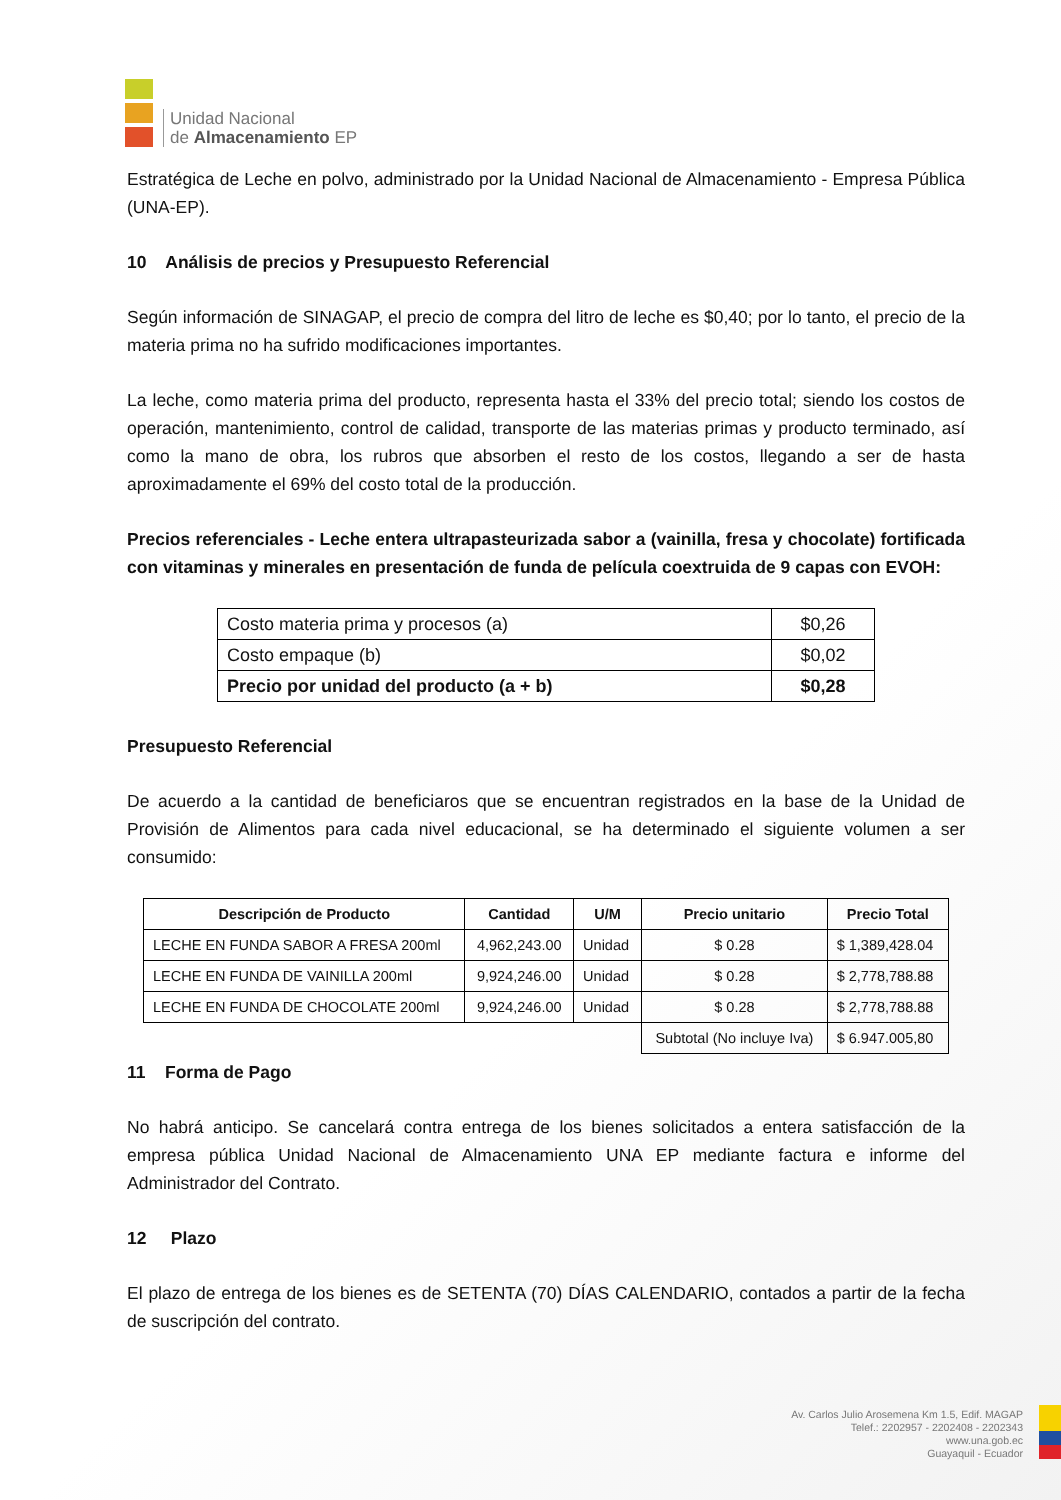Unidad Nacional
de Almacenamiento EP
Estratégica de Leche en polvo, administrado por la Unidad Nacional de Almacenamiento - Empresa Pública (UNA-EP).
10 Análisis de precios y Presupuesto Referencial
Según información de SINAGAP, el precio de compra del litro de leche es $0,40; por lo tanto, el precio de la materia prima no ha sufrido modificaciones importantes.
La leche, como materia prima del producto, representa hasta el 33% del precio total; siendo los costos de operación, mantenimiento, control de calidad, transporte de las materias primas y producto terminado, así como la mano de obra, los rubros que absorben el resto de los costos, llegando a ser de hasta aproximadamente el 69% del costo total de la producción.
Precios referenciales - Leche entera ultrapasteurizada sabor a (vainilla, fresa y chocolate) fortificada con vitaminas y minerales en presentación de funda de película coextruida de 9 capas con EVOH:
| Costo materia prima y procesos (a) | $0,26 |
| Costo empaque (b) | $0,02 |
| Precio por unidad del producto (a + b) | $0,28 |
Presupuesto Referencial
De acuerdo a la cantidad de beneficiaros que se encuentran registrados en la base de la Unidad de Provisión de Alimentos para cada nivel educacional, se ha determinado el siguiente volumen a ser consumido:
| Descripción de Producto | Cantidad | U/M | Precio unitario | Precio Total |
| --- | --- | --- | --- | --- |
| LECHE EN FUNDA SABOR A FRESA 200ml | 4,962,243.00 | Unidad | $ 0.28 | $ 1,389,428.04 |
| LECHE EN FUNDA DE VAINILLA 200ml | 9,924,246.00 | Unidad | $ 0.28 | $ 2,778,788.88 |
| LECHE EN FUNDA DE CHOCOLATE 200ml | 9,924,246.00 | Unidad | $ 0.28 | $ 2,778,788.88 |
| | | | Subtotal (No incluye Iva) | $ 6.947.005,80 |
11 Forma de Pago
No habrá anticipo. Se cancelará contra entrega de los bienes solicitados a entera satisfacción de la empresa pública Unidad Nacional de Almacenamiento UNA EP mediante factura e informe del Administrador del Contrato.
12 Plazo
El plazo de entrega de los bienes es de SETENTA (70) DÍAS CALENDARIO, contados a partir de la fecha de suscripción del contrato.
Av. Carlos Julio Arosemena Km 1.5, Edif. MAGAP
Telef.: 2202957 - 2202408 - 2202343
www.una.gob.ec
Guayaquil - Ecuador